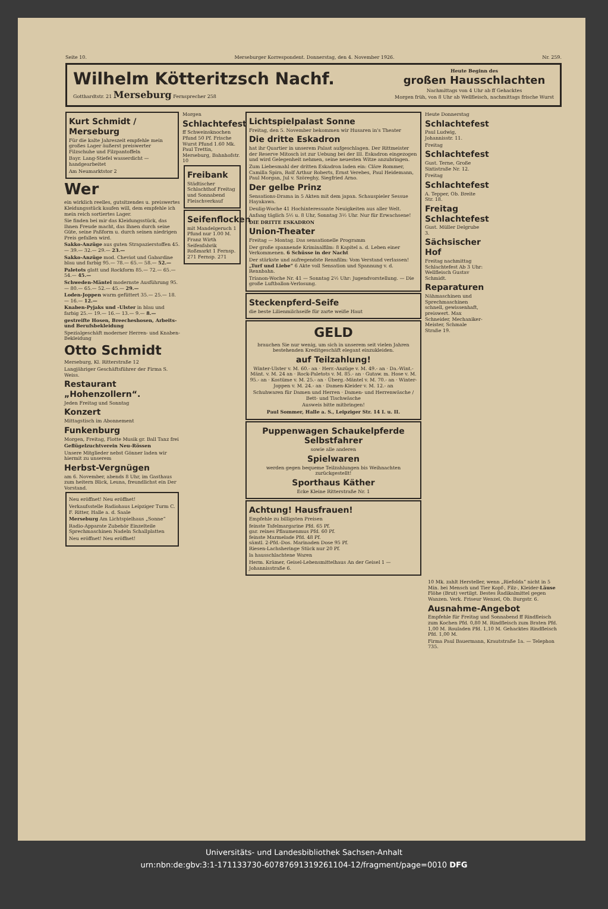Seite 10. Merseburger Korrespondent. Donnerstag, den 4. November 1926. Nr. 259.
Wilhelm Kötteritzsch Nachf.
Gotthardtstr. 21 Merseburg Fernsprecher 258
Heute Beginn des
großen Hausschlachten
Nachmittags von 4 Uhr ab ff Gehacktes
Morgen früh, von 8 Uhr ab Wellfleisch, nachmittags frische Wurst
Kurt Schmidt / Merseburg
Für die kalte Jahreszeit empfehle mein großes Lager äußerst preiswerter Filzschuhe und Filzpantoffeln
Bayr. Lang-Stiefel wasserdicht — handgearbeitet
Am Neumarktstor 2
Wer
ein wirklich reelles, gutsitzendes u. preiswertes Kleidungsstück kaufen will, dem empfehle ich mein reich sortiertes Lager.
Sie finden bei mir das Kleidungsstück, das Ihnen Freude macht, das Ihnen durch seine Güte, seine Paßform u. durch seinen niedrigen Preis gefallen wird.
Sakko-Anzüge aus guten Strapazierstoffen 45.— 39.— 32.— 29.— 23.—
Sakko-Anzüge mod. Cheviot und Gabardine blau und farbig 95.— 78.— 65.— 58.— 52.—
Paletots glatt und Rockform 85.— 72.— 65.— 54.— 45.—
Schweden-Mäntel modernste Ausführung 95.— 80.— 65.— 52.— 45.— 29.—
Loden-Joppen warm gefüttert 35.— 25.— 18.— 16.— 12.—
Knaben-Pyjaks und -Ulster in blau und farbig 25.— 19.— 16.— 13.— 9.— 8.—
gestreifte Hosen, Breecheshosen, Arbeits- und Berufsbekleidung
Spezialgeschäft moderner Herren- und Knaben-Bekleidung
Otto Schmidt
Merseburg, Kl. Ritterstraße 12
Langjähriger Geschäftsführer der Firma S. Weiss.
Restaurant „Hohenzollern“.
Jeden Freitag und Sonntag
Konzert
Mittagstisch im Abonnement
Funkenburg
Morgen, Freitag, Flotte Musik gr. Ball Tanz frei
Geflügelzuchtverein Neu-Rössen
Unsere Mitglieder nebst Gönner laden wir hiermit zu unserem
Herbst-Vergnügen
am 6. November, abends 8 Uhr, im Gasthaus zum heitern Blick, Leuna, freundlichst ein Der Vorstand.
Neu eröffnet! Neu eröffnet!
Verkaufsstelle Radiohaus Leipziger Turm C. F. Ritter, Halle a. d. Saale
Merseburg Am Lichtspielhaus „Sonne“
Radio-Apparate Zubehör Einzelteile Sprechmaschinen Nadeln Schallplatten
Neu eröffnet! Neu eröffnet!
Morgen
Schlachtefest
ff Schweinsknochen Pfund 50 Pf. Frische Wurst Pfund 1.60 Mk. Paul Trettin, Merseburg, Bahnhofstr. 10
Freibank
Städtischer Schlachthof Freitag und Sonnabend Fleischverkauf
Seifenflocken
mit Mandelgeruch 1 Pfund nur 1.00 M. Franz Wirth Seifenfabrik Roßmarkt 1 Fernsp. 271 Fernsp. 271
Lichtspielpalast Sonne
Freitag, den 5. November bekommen wir Husaren in's Theater
Die dritte Eskadron
hat ihr Quartier in unserem Palast aufgeschlagen. Der Rittmeister der Reserve Mitosch ist zur Uebung bei der III. Eskadron eingezogen und wird Gelegenheit nehmen, seine neuesten Witze anzubringen.
Zum Liebesmahl der dritten Eskadron laden ein: Cläre Rommer, Camilla Spira, Rolf Arthur Roberts, Ernst Verebes, Paul Heidemann, Paul Morgan, Jul v. Szöreghy, Siegfried Arno.
Der gelbe Prinz
Sensations-Drama in 5 Akten mit dem japan. Schauspieler Sessue Hayakawa.
Deulig-Woche 41 Hochinteressante Neuigkeiten aus aller Welt.
Anfang täglich 5½ u. 8 Uhr, Sonntag 3½ Uhr. Nur für Erwachsene!
DIE DRITTE ESKADRON
Union-Theater
Freitag — Montag. Das sensationelle Programm
Der große spannende Kriminalfilm: 8 Kapitel a. d. Leben einer Verkommenen. 6 Schüsse in der Nacht
Der stärkste und aufregendste Rennfilm: Vom Verstand verlassen! „Turf und Liebe“ 6 Akte voll Sensation und Spannung v. d. Rennbahn.
Trianon-Woche Nr. 41 — Sonntag 2½ Uhr: Jugendvorstellung. — Die große Luftballon-Verlosung.
Steckenpferd-Seife
die beste Lilienmilchseife für zarte weiße Haut
GELD
brauchen Sie nur wenig, um sich in unserem seit vielen Jahren bestehenden Kreditgeschäft elegant einzukleiden.
auf Teilzahlung!
Winter-Ulster v. M. 60.- an · Herr.-Anzüge v. M. 49.- an · Da.-Wint.-Mänt. v. M. 24 an · Rock-Paletots v. M. 85.- an · Gutaw. m. Hose v. M. 95.- an · Kostüme v. M. 25.- an · Überg.-Mäntel v. M. 70.- an · Winter-Joppen v. M. 24.- an · Damen-Kleider v. M. 12.- an
Schuhwaren für Damen und Herren · Damen- und Herrenwäsche / Bett- und Tischwäsche
Ausweis bitte mitbringen!
Paul Sommer, Halle a. S., Leipziger Str. 14 I. u. II.
Puppenwagen Schaukelpferde Selbstfahrer
sowie alle anderen
Spielwaren
werden gegen bequeme Teilzahlungen bis Weihnachten zurückgestellt!
Sporthaus Käther
Ecke Kleine Ritterstraße Nr. 1
Achtung! Hausfrauen!
Empfehle zu billigsten Preisen
feinste Tafelmargarine Pfd. 65 Pf.
gar. reines Pflaumenmus Pfd. 60 Pf.
feinste Marmelade Pfd. 48 Pf.
sämtl. 2-Pfd.-Dos. Marinaden Dose 95 Pf.
Riesen-Lachsheringe Stück nur 20 Pf.
la hausschlachtene Waren
Herm. Krämer, Geisel-Lebensmittelhaus An der Geisel 1 — Johannisstraße 6.
Heute Donnerstag
Schlachtefest
Paul Ludwig, Johannisstr. 11.
Freitag
Schlachtefest
Gust. Terne, Große Sixtistraße Nr. 12.
Freitag
Schlachtefest
A. Tepper, Ob. Breite Str. 18.
Freitag Schlachtefest
Gust. Müller Delgrube 3.
Sächsischer Hof
Freitag nachmittag Schlachtefest Ab 3 Uhr: Wellfleisch Gustav Schmidt.
Reparaturen
Nähmaschinen und Sprechmaschinen schnell, gewissenhaft, preiswert. Max Schneider, Mechaniker-Meister, Schmale Straße 19.
10 Mk. zahlt Hersteller, wenn „Riefolda“ nicht in 5 Min. bei Mensch und Tier Kopf-, Filz-, Kleider-Läuse Flöhe (Brut) vertilgt. Bestes Radikalmittel gegen Wanzen. Verk. Friseur Wenzel, Ob. Burgstr. 6.
Ausnahme-Angebot
Empfehle für Freitag und Sonnabend ff Rindfleisch zum Kochen Pfd. 0,80 M. Rindfleisch zum Braten Pfd. 1,00 M. Rouladen Pfd. 1,10 M. Gehacktes Rindfleisch Pfd. 1,00 M.
Firma Paul Bauermann, Krautstraße 1a. — Telephon 735.
Universitäts- und Landesbibliothek Sachsen-Anhalt
urn:nbn:de:gbv:3:1-171133730-60787691319261104-12/fragment/page=0010 DFG